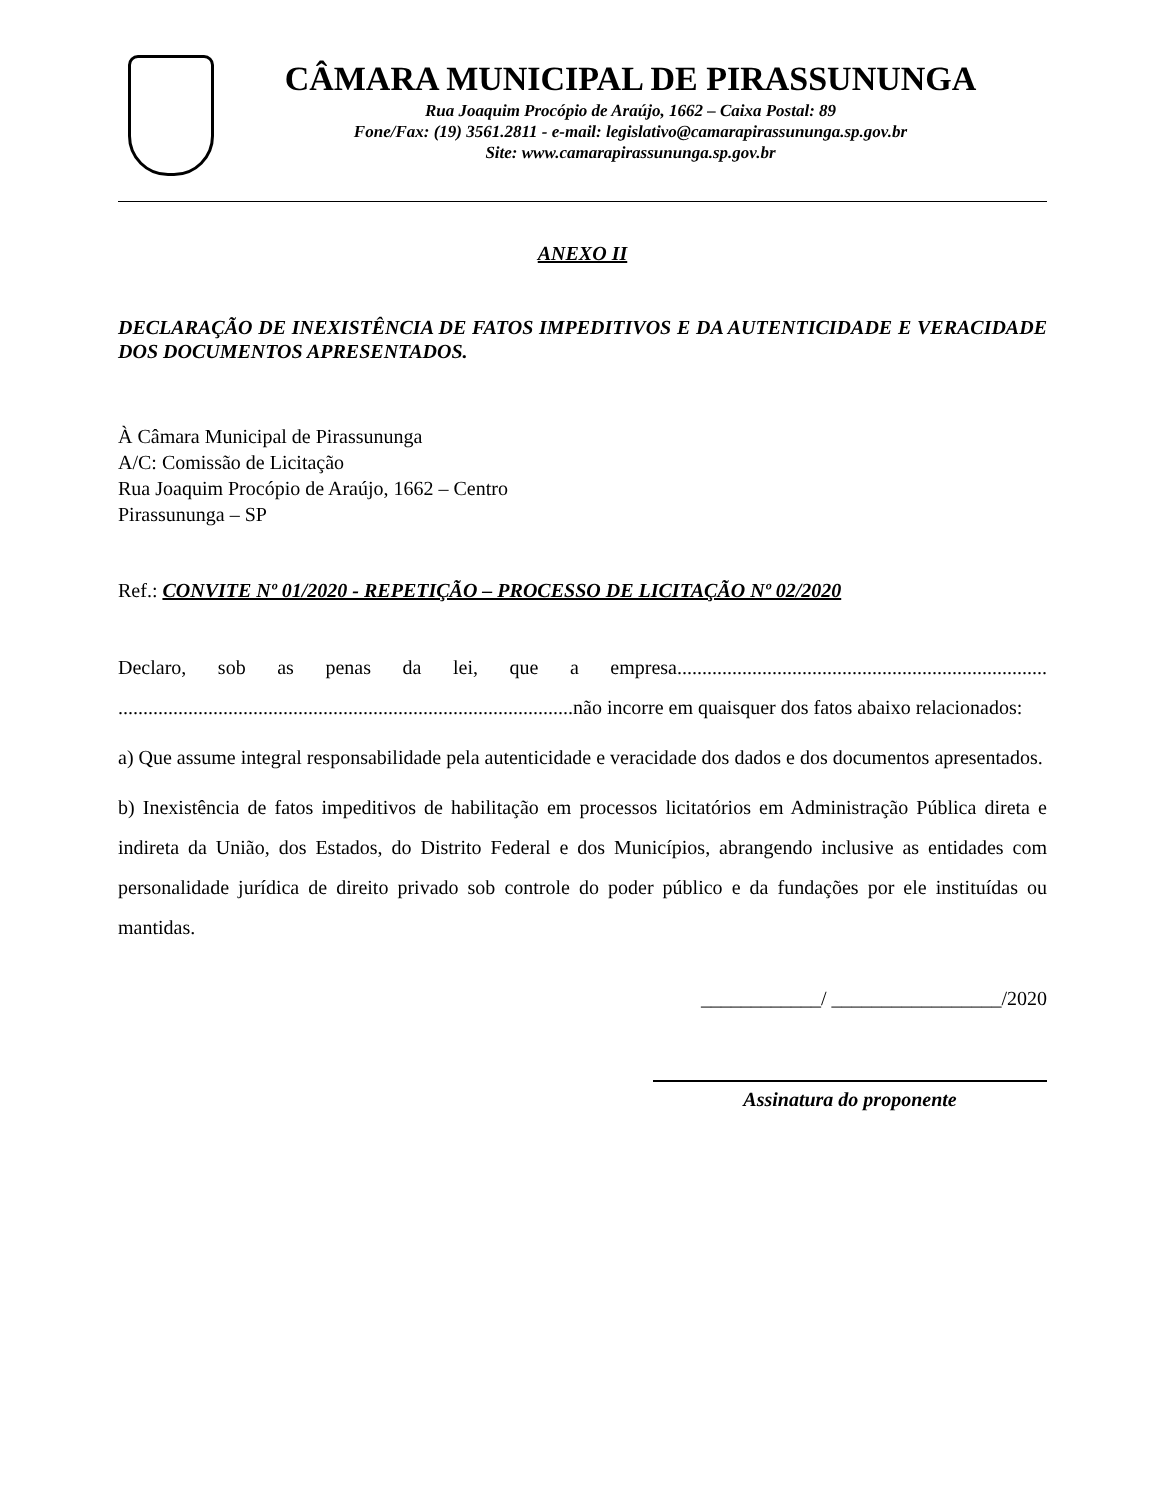CÂMARA MUNICIPAL DE PIRASSUNUNGA
Rua Joaquim Procópio de Araújo, 1662 – Caixa Postal: 89
Fone/Fax: (19) 3561.2811 - e-mail: legislativo@camarapirassununga.sp.gov.br
Site: www.camarapirassununga.sp.gov.br
ANEXO II
DECLARAÇÃO DE INEXISTÊNCIA DE FATOS IMPEDITIVOS E DA AUTENTICIDADE E VERACIDADE DOS DOCUMENTOS APRESENTADOS.
À Câmara Municipal de Pirassununga
A/C: Comissão de Licitação
Rua Joaquim Procópio de Araújo, 1662 – Centro
Pirassununga – SP
Ref.: CONVITE Nº 01/2020 - REPETIÇÃO – PROCESSO DE LICITAÇÃO Nº 02/2020
Declaro, sob as penas da lei, que a empresa.......................................................................... ...........................................................................................não incorre em quaisquer dos fatos abaixo relacionados:
a) Que assume integral responsabilidade pela autenticidade e veracidade dos dados e dos documentos apresentados.
b) Inexistência de fatos impeditivos de habilitação em processos licitatórios em Administração Pública direta e indireta da União, dos Estados, do Distrito Federal e dos Municípios, abrangendo inclusive as entidades com personalidade jurídica de direito privado sob controle do poder público e da fundações por ele instituídas ou mantidas.
____________/ _________________/2020
Assinatura do proponente